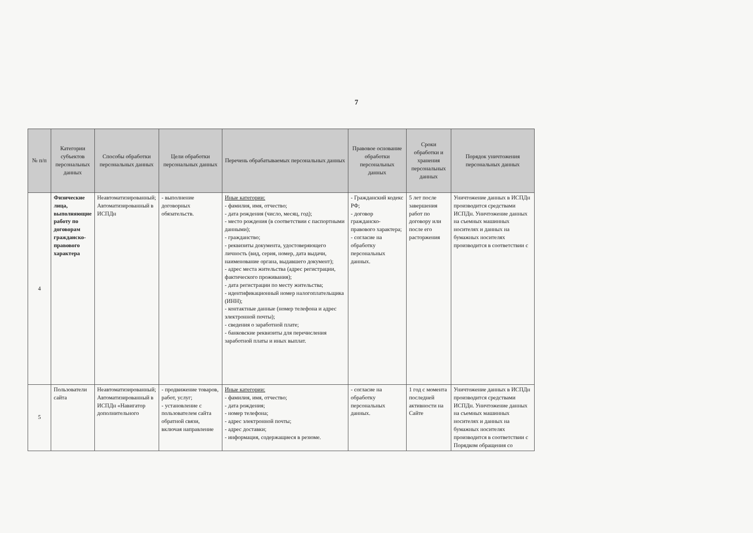7
| № п/п | Категории субъектов персональных данных | Способы обработки персональных данных | Цели обработки персональных данных | Перечень обрабатываемых персональных данных | Правовое основание обработки персональных данных | Сроки обработки и хранения персональных данных | Порядок уничтожения персональных данных |
| --- | --- | --- | --- | --- | --- | --- | --- |
| 4 | Физические лица, выполняющие работу по договорам гражданско-правового характера | Неавтоматизированный; Автоматизированный в ИСПДн | - выполнение договорных обязательств. | Иные категории: - фамилия, имя, отчество; - дата рождения (число, месяц, год); - место рождения (в соответствии с паспортными данными); - гражданство; - реквизиты документа, удостоверяющего личность (вид, серия, номер, дата выдачи, наименование органа, выдавшего документ); - адрес места жительства (адрес регистрации, фактического проживания); - дата регистрации по месту жительства; - идентификационный номер налогоплательщика (ИНН); - контактные данные (номер телефона и адрес электронной почты); - сведения о заработной плате; - банковские реквизиты для перечисления заработной платы и иных выплат. | - Гражданский кодекс РФ; - договор гражданско-правового характера; - согласие на обработку персональных данных. | 5 лет после завершения работ по договору или после его расторжения | Уничтожение данных в ИСПДн производится средствами ИСПДн. Уничтожение данных на съемных машинных носителях и данных на бумажных носителях производится в соответствии с |
| 5 | Пользователи сайта | Неавтоматизированный; Автоматизированный в ИСПДн «Навигатор дополнительного | - продвижение товаров, работ, услуг; - установление с пользователем сайта обратной связи, включая направление | Иные категории: - фамилия, имя, отчество; - дата рождения; - номер телефона; - адрес электронной почты; - адрес доставки; - информация, содержащиеся в резюме. | - согласие на обработку персональных данных. | 1 год с момента последней активности на Сайте | Уничтожение данных в ИСПДн производится средствами ИСПДн. Уничтожение данных на съемных машинных носителях и данных на бумажных носителях производится в соответствии с Порядком обращения со |